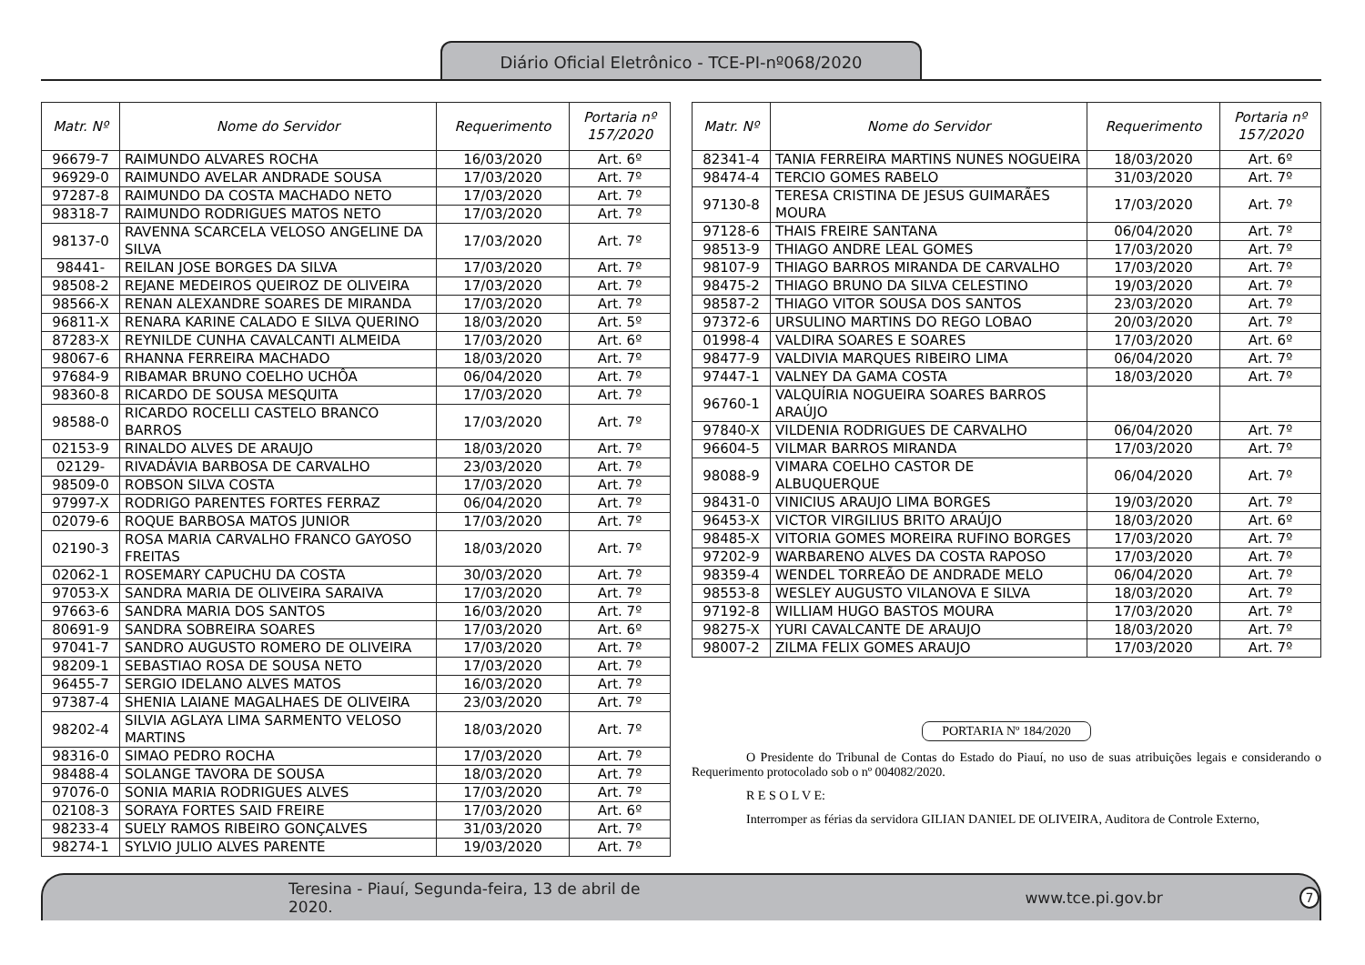Diário Oficial Eletrônico - TCE-PI-nº068/2020
| Matr. Nº | Nome do Servidor | Requerimento | Portaria nº 157/2020 |
| --- | --- | --- | --- |
| 96679-7 | RAIMUNDO ALVARES ROCHA | 16/03/2020 | Art. 6º |
| 96929-0 | RAIMUNDO AVELAR ANDRADE SOUSA | 17/03/2020 | Art. 7º |
| 97287-8 | RAIMUNDO DA COSTA MACHADO NETO | 17/03/2020 | Art. 7º |
| 98318-7 | RAIMUNDO RODRIGUES MATOS NETO | 17/03/2020 | Art. 7º |
| 98137-0 | RAVENNA SCARCELA VELOSO ANGELINE DA SILVA | 17/03/2020 | Art. 7º |
| 98441- | REILAN JOSE BORGES DA SILVA | 17/03/2020 | Art. 7º |
| 98508-2 | REJANE MEDEIROS QUEIROZ DE OLIVEIRA | 17/03/2020 | Art. 7º |
| 98566-X | RENAN ALEXANDRE SOARES DE MIRANDA | 17/03/2020 | Art. 7º |
| 96811-X | RENARA KARINE CALADO E SILVA QUERINO | 18/03/2020 | Art. 5º |
| 87283-X | REYNILDE CUNHA CAVALCANTI ALMEIDA | 17/03/2020 | Art. 6º |
| 98067-6 | RHANNA FERREIRA MACHADO | 18/03/2020 | Art. 7º |
| 97684-9 | RIBAMAR BRUNO COELHO UCHÔA | 06/04/2020 | Art. 7º |
| 98360-8 | RICARDO DE SOUSA MESQUITA | 17/03/2020 | Art. 7º |
| 98588-0 | RICARDO ROCELLI CASTELO BRANCO BARROS | 17/03/2020 | Art. 7º |
| 02153-9 | RINALDO ALVES DE ARAUJO | 18/03/2020 | Art. 7º |
| 02129- | RIVADÁVIA BARBOSA DE CARVALHO | 23/03/2020 | Art. 7º |
| 98509-0 | ROBSON SILVA COSTA | 17/03/2020 | Art. 7º |
| 97997-X | RODRIGO PARENTES FORTES FERRAZ | 06/04/2020 | Art. 7º |
| 02079-6 | ROQUE BARBOSA MATOS JUNIOR | 17/03/2020 | Art. 7º |
| 02190-3 | ROSA MARIA CARVALHO FRANCO GAYOSO FREITAS | 18/03/2020 | Art. 7º |
| 02062-1 | ROSEMARY CAPUCHU DA COSTA | 30/03/2020 | Art. 7º |
| 97053-X | SANDRA MARIA DE OLIVEIRA SARAIVA | 17/03/2020 | Art. 7º |
| 97663-6 | SANDRA MARIA DOS SANTOS | 16/03/2020 | Art. 7º |
| 80691-9 | SANDRA SOBREIRA SOARES | 17/03/2020 | Art. 6º |
| 97041-7 | SANDRO AUGUSTO ROMERO DE OLIVEIRA | 17/03/2020 | Art. 7º |
| 98209-1 | SEBASTIAO ROSA DE SOUSA NETO | 17/03/2020 | Art. 7º |
| 96455-7 | SERGIO IDELANO ALVES MATOS | 16/03/2020 | Art. 7º |
| 97387-4 | SHENIA LAIANE MAGALHAES DE OLIVEIRA | 23/03/2020 | Art. 7º |
| 98202-4 | SILVIA AGLAYA LIMA SARMENTO VELOSO MARTINS | 18/03/2020 | Art. 7º |
| 98316-0 | SIMAO PEDRO ROCHA | 17/03/2020 | Art. 7º |
| 98488-4 | SOLANGE TAVORA DE SOUSA | 18/03/2020 | Art. 7º |
| 97076-0 | SONIA MARIA RODRIGUES ALVES | 17/03/2020 | Art. 7º |
| 02108-3 | SORAYA FORTES SAID FREIRE | 17/03/2020 | Art. 6º |
| 98233-4 | SUELY RAMOS RIBEIRO GONÇALVES | 31/03/2020 | Art. 7º |
| 98274-1 | SYLVIO JULIO ALVES PARENTE | 19/03/2020 | Art. 7º |
| Matr. Nº | Nome do Servidor | Requerimento | Portaria nº 157/2020 |
| --- | --- | --- | --- |
| 82341-4 | TANIA FERREIRA MARTINS NUNES NOGUEIRA | 18/03/2020 | Art. 6º |
| 98474-4 | TERCIO GOMES RABELO | 31/03/2020 | Art. 7º |
| 97130-8 | TERESA CRISTINA DE JESUS GUIMARÃES MOURA | 17/03/2020 | Art. 7º |
| 97128-6 | THAIS FREIRE SANTANA | 06/04/2020 | Art. 7º |
| 98513-9 | THIAGO ANDRE LEAL GOMES | 17/03/2020 | Art. 7º |
| 98107-9 | THIAGO BARROS MIRANDA DE CARVALHO | 17/03/2020 | Art. 7º |
| 98475-2 | THIAGO BRUNO DA SILVA CELESTINO | 19/03/2020 | Art. 7º |
| 98587-2 | THIAGO VITOR SOUSA DOS SANTOS | 23/03/2020 | Art. 7º |
| 97372-6 | URSULINO MARTINS DO REGO LOBAO | 20/03/2020 | Art. 7º |
| 01998-4 | VALDIRA SOARES E SOARES | 17/03/2020 | Art. 6º |
| 98477-9 | VALDIVIA MARQUES RIBEIRO LIMA | 06/04/2020 | Art. 7º |
| 97447-1 | VALNEY DA GAMA COSTA | 18/03/2020 | Art. 7º |
| 96760-1 | VALQUÍRIA NOGUEIRA SOARES BARROS ARAÚJO | | |
| 97840-X | VILDENIA RODRIGUES DE CARVALHO | 06/04/2020 | Art. 7º |
| 96604-5 | VILMAR BARROS MIRANDA | 17/03/2020 | Art. 7º |
| 98088-9 | VIMARA COELHO CASTOR DE ALBUQUERQUE | 06/04/2020 | Art. 7º |
| 98431-0 | VINICIUS ARAUJO LIMA BORGES | 19/03/2020 | Art. 7º |
| 96453-X | VICTOR VIRGILIUS BRITO ARAÚJO | 18/03/2020 | Art. 6º |
| 98485-X | VITORIA GOMES MOREIRA RUFINO BORGES | 17/03/2020 | Art. 7º |
| 97202-9 | WARBARENO ALVES DA COSTA RAPOSO | 17/03/2020 | Art. 7º |
| 98359-4 | WENDEL TORREÃO DE ANDRADE MELO | 06/04/2020 | Art. 7º |
| 98553-8 | WESLEY AUGUSTO VILANOVA E SILVA | 18/03/2020 | Art. 7º |
| 97192-8 | WILLIAM HUGO BASTOS MOURA | 17/03/2020 | Art. 7º |
| 98275-X | YURI CAVALCANTE DE ARAUJO | 18/03/2020 | Art. 7º |
| 98007-2 | ZILMA FELIX GOMES ARAUJO | 17/03/2020 | Art. 7º |
PORTARIA Nº 184/2020
O Presidente do Tribunal de Contas do Estado do Piauí, no uso de suas atribuições legais e considerando o Requerimento protocolado sob o nº 004082/2020.
R E S O L V E:
Interromper as férias da servidora GILIAN DANIEL DE OLIVEIRA, Auditora de Controle Externo,
Teresina - Piauí, Segunda-feira, 13 de abril de 2020. www.tce.pi.gov.br 7